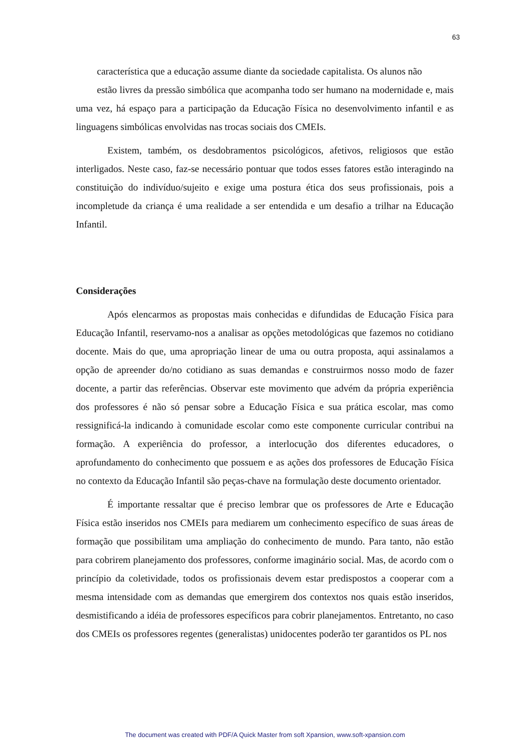63
característica que a educação assume diante da sociedade capitalista. Os alunos não
estão livres da pressão simbólica que acompanha todo ser humano na modernidade e, mais uma vez, há espaço para a participação da Educação Física no desenvolvimento infantil e as linguagens simbólicas envolvidas nas trocas sociais dos CMEIs.
Existem, também, os desdobramentos psicológicos, afetivos, religiosos que estão interligados. Neste caso, faz-se necessário pontuar que todos esses fatores estão interagindo na constituição do indivíduo/sujeito e exige uma postura ética dos seus profissionais, pois a incompletude da criança é uma realidade a ser entendida e um desafio a trilhar na Educação Infantil.
Considerações
Após elencarmos as propostas mais conhecidas e difundidas de Educação Física para Educação Infantil, reservamo-nos a analisar as opções metodológicas que fazemos no cotidiano docente. Mais do que, uma apropriação linear de uma ou outra proposta, aqui assinalamos a opção de apreender do/no cotidiano as suas demandas e construirmos nosso modo de fazer docente, a partir das referências. Observar este movimento que advém da própria experiência dos professores é não só pensar sobre a Educação Física e sua prática escolar, mas como ressignificá-la indicando à comunidade escolar como este componente curricular contribui na formação. A experiência do professor, a interlocução dos diferentes educadores, o aprofundamento do conhecimento que possuem e as ações dos professores de Educação Física no contexto da Educação Infantil são peças-chave na formulação deste documento orientador.
É importante ressaltar que é preciso lembrar que os professores de Arte e Educação Física estão inseridos nos CMEIs para mediarem um conhecimento específico de suas áreas de formação que possibilitam uma ampliação do conhecimento de mundo. Para tanto, não estão para cobrirem planejamento dos professores, conforme imaginário social. Mas, de acordo com o princípio da coletividade, todos os profissionais devem estar predispostos a cooperar com a mesma intensidade com as demandas que emergirem dos contextos nos quais estão inseridos, desmistificando a idéia de professores específicos para cobrir planejamentos. Entretanto, no caso dos CMEIs os professores regentes (generalistas) unidocentes poderão ter garantidos os PL nos
The document was created with PDF/A Quick Master from soft Xpansion, www.soft-xpansion.com